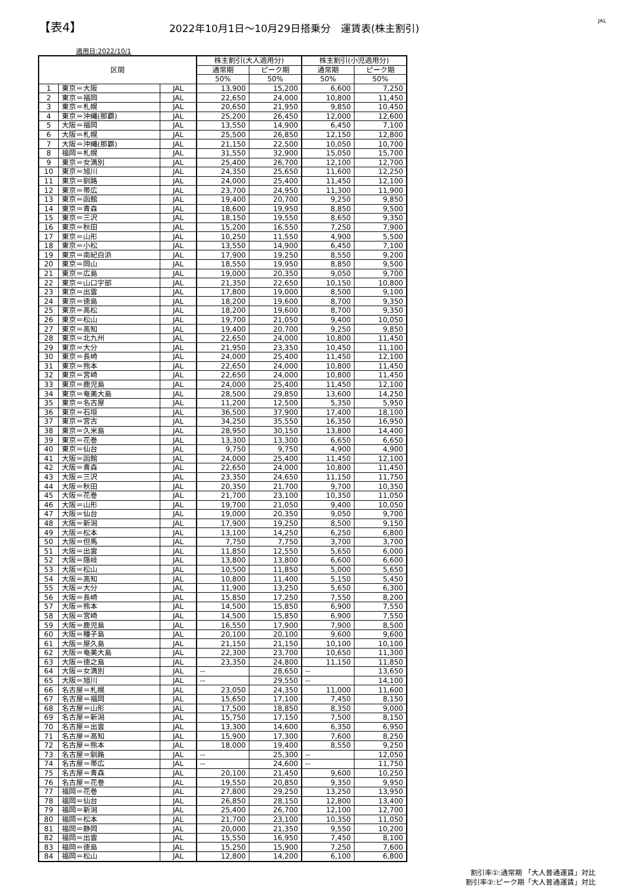【表4】
2022年10月1日～10月29日搭乗分　運賃表(株主割引)
JAL
適用日:2022/10/1
| 区間 | | | 株主割引(大人適用分) | | 株主割引(小児適用分) | |
| --- | --- | --- | --- | --- | --- | --- |
| | | | 通常期 | ピーク期 | 通常期 | ピーク期 |
| | | | 50% | 50% | 50% | 50% |
| 1 | 東京＝大阪 | JAL | 13,900 | 15,200 | 6,600 | 7,250 |
| 2 | 東京＝福岡 | JAL | 22,650 | 24,000 | 10,800 | 11,450 |
| 3 | 東京＝札幌 | JAL | 20,650 | 21,950 | 9,850 | 10,450 |
| 4 | 東京＝沖縄(那覇) | JAL | 25,200 | 26,450 | 12,000 | 12,600 |
| 5 | 大阪＝福岡 | JAL | 13,550 | 14,900 | 6,450 | 7,100 |
| 6 | 大阪＝札幌 | JAL | 25,500 | 26,850 | 12,150 | 12,800 |
| 7 | 大阪＝沖縄(那覇) | JAL | 21,150 | 22,500 | 10,050 | 10,700 |
| 8 | 福岡＝札幌 | JAL | 31,550 | 32,900 | 15,050 | 15,700 |
| 9 | 東京＝女満別 | JAL | 25,400 | 26,700 | 12,100 | 12,700 |
| 10 | 東京＝旭川 | JAL | 24,350 | 25,650 | 11,600 | 12,250 |
| 11 | 東京＝釧路 | JAL | 24,000 | 25,400 | 11,450 | 12,100 |
| 12 | 東京＝帯広 | JAL | 23,700 | 24,950 | 11,300 | 11,900 |
| 13 | 東京＝函館 | JAL | 19,400 | 20,700 | 9,250 | 9,850 |
| 14 | 東京＝青森 | JAL | 18,600 | 19,950 | 8,850 | 9,500 |
| 15 | 東京＝三沢 | JAL | 18,150 | 19,550 | 8,650 | 9,350 |
| 16 | 東京＝秋田 | JAL | 15,200 | 16,550 | 7,250 | 7,900 |
| 17 | 東京＝山形 | JAL | 10,250 | 11,550 | 4,900 | 5,500 |
| 18 | 東京＝小松 | JAL | 13,550 | 14,900 | 6,450 | 7,100 |
| 19 | 東京＝南紀白浜 | JAL | 17,900 | 19,250 | 8,550 | 9,200 |
| 20 | 東京＝岡山 | JAL | 18,550 | 19,950 | 8,850 | 9,500 |
| 21 | 東京＝広島 | JAL | 19,000 | 20,350 | 9,050 | 9,700 |
| 22 | 東京＝山口宇部 | JAL | 21,350 | 22,650 | 10,150 | 10,800 |
| 23 | 東京＝出雲 | JAL | 17,800 | 19,000 | 8,500 | 9,100 |
| 24 | 東京＝徳島 | JAL | 18,200 | 19,600 | 8,700 | 9,350 |
| 25 | 東京＝高松 | JAL | 18,200 | 19,600 | 8,700 | 9,350 |
| 26 | 東京＝松山 | JAL | 19,700 | 21,050 | 9,400 | 10,050 |
| 27 | 東京＝高知 | JAL | 19,400 | 20,700 | 9,250 | 9,850 |
| 28 | 東京＝北九州 | JAL | 22,650 | 24,000 | 10,800 | 11,450 |
| 29 | 東京＝大分 | JAL | 21,950 | 23,350 | 10,450 | 11,100 |
| 30 | 東京＝長崎 | JAL | 24,000 | 25,400 | 11,450 | 12,100 |
| 31 | 東京＝熊本 | JAL | 22,650 | 24,000 | 10,800 | 11,450 |
| 32 | 東京＝宮崎 | JAL | 22,650 | 24,000 | 10,800 | 11,450 |
| 33 | 東京＝鹿児島 | JAL | 24,000 | 25,400 | 11,450 | 12,100 |
| 34 | 東京＝奄美大島 | JAL | 28,500 | 29,850 | 13,600 | 14,250 |
| 35 | 東京＝名古屋 | JAL | 11,200 | 12,500 | 5,350 | 5,950 |
| 36 | 東京＝石垣 | JAL | 36,500 | 37,900 | 17,400 | 18,100 |
| 37 | 東京＝宮古 | JAL | 34,250 | 35,550 | 16,350 | 16,950 |
| 38 | 東京＝久米島 | JAL | 28,950 | 30,150 | 13,800 | 14,400 |
| 39 | 東京＝花巻 | JAL | 13,300 | 13,300 | 6,650 | 6,650 |
| 40 | 東京＝仙台 | JAL | 9,750 | 9,750 | 4,900 | 4,900 |
| 41 | 大阪＝函館 | JAL | 24,000 | 25,400 | 11,450 | 12,100 |
| 42 | 大阪＝青森 | JAL | 22,650 | 24,000 | 10,800 | 11,450 |
| 43 | 大阪＝三沢 | JAL | 23,350 | 24,650 | 11,150 | 11,750 |
| 44 | 大阪＝秋田 | JAL | 20,350 | 21,700 | 9,700 | 10,350 |
| 45 | 大阪＝花巻 | JAL | 21,700 | 23,100 | 10,350 | 11,050 |
| 46 | 大阪＝山形 | JAL | 19,700 | 21,050 | 9,400 | 10,050 |
| 47 | 大阪＝仙台 | JAL | 19,000 | 20,350 | 9,050 | 9,700 |
| 48 | 大阪＝新潟 | JAL | 17,900 | 19,250 | 8,500 | 9,150 |
| 49 | 大阪＝松本 | JAL | 13,100 | 14,250 | 6,250 | 6,800 |
| 50 | 大阪＝但馬 | JAL | 7,750 | 7,750 | 3,700 | 3,700 |
| 51 | 大阪＝出雲 | JAL | 11,850 | 12,550 | 5,650 | 6,000 |
| 52 | 大阪＝隠岐 | JAL | 13,800 | 13,800 | 6,600 | 6,600 |
| 53 | 大阪＝松山 | JAL | 10,500 | 11,850 | 5,000 | 5,650 |
| 54 | 大阪＝高知 | JAL | 10,800 | 11,400 | 5,150 | 5,450 |
| 55 | 大阪＝大分 | JAL | 11,900 | 13,250 | 5,650 | 6,300 |
| 56 | 大阪＝長崎 | JAL | 15,850 | 17,250 | 7,550 | 8,200 |
| 57 | 大阪＝熊本 | JAL | 14,500 | 15,850 | 6,900 | 7,550 |
| 58 | 大阪＝宮崎 | JAL | 14,500 | 15,850 | 6,900 | 7,550 |
| 59 | 大阪＝鹿児島 | JAL | 16,550 | 17,900 | 7,900 | 8,500 |
| 60 | 大阪＝種子島 | JAL | 20,100 | 20,100 | 9,600 | 9,600 |
| 61 | 大阪＝屋久島 | JAL | 21,150 | 21,150 | 10,100 | 10,100 |
| 62 | 大阪＝奄美大島 | JAL | 22,300 | 23,700 | 10,650 | 11,300 |
| 63 | 大阪＝徳之島 | JAL | 23,350 | 24,800 | 11,150 | 11,850 |
| 64 | 大阪＝女満別 | JAL | -- | 28,650 | -- | 13,650 |
| 65 | 大阪＝旭川 | JAL | -- | 29,550 | -- | 14,100 |
| 66 | 名古屋＝札幌 | JAL | 23,050 | 24,350 | 11,000 | 11,600 |
| 67 | 名古屋＝福岡 | JAL | 15,650 | 17,100 | 7,450 | 8,150 |
| 68 | 名古屋＝山形 | JAL | 17,500 | 18,850 | 8,350 | 9,000 |
| 69 | 名古屋＝新潟 | JAL | 15,750 | 17,150 | 7,500 | 8,150 |
| 70 | 名古屋＝出雲 | JAL | 13,300 | 14,600 | 6,350 | 6,950 |
| 71 | 名古屋＝高知 | JAL | 15,900 | 17,300 | 7,600 | 8,250 |
| 72 | 名古屋＝熊本 | JAL | 18,000 | 19,400 | 8,550 | 9,250 |
| 73 | 名古屋＝釧路 | JAL | -- | 25,300 | -- | 12,050 |
| 74 | 名古屋＝帯広 | JAL | -- | 24,600 | -- | 11,750 |
| 75 | 名古屋＝青森 | JAL | 20,100 | 21,450 | 9,600 | 10,250 |
| 76 | 名古屋＝花巻 | JAL | 19,550 | 20,850 | 9,350 | 9,950 |
| 77 | 福岡＝花巻 | JAL | 27,800 | 29,250 | 13,250 | 13,950 |
| 78 | 福岡＝仙台 | JAL | 26,850 | 28,150 | 12,800 | 13,400 |
| 79 | 福岡＝新潟 | JAL | 25,400 | 26,700 | 12,100 | 12,700 |
| 80 | 福岡＝松本 | JAL | 21,700 | 23,100 | 10,350 | 11,050 |
| 81 | 福岡＝静岡 | JAL | 20,000 | 21,350 | 9,550 | 10,200 |
| 82 | 福岡＝出雲 | JAL | 15,550 | 16,950 | 7,450 | 8,100 |
| 83 | 福岡＝徳島 | JAL | 15,250 | 15,900 | 7,250 | 7,600 |
| 84 | 福岡＝松山 | JAL | 12,800 | 14,200 | 6,100 | 6,800 |
割引率①:通常期 「大人普通運賃」対比
割引率②:ピーク期「大人普通運賃」対比